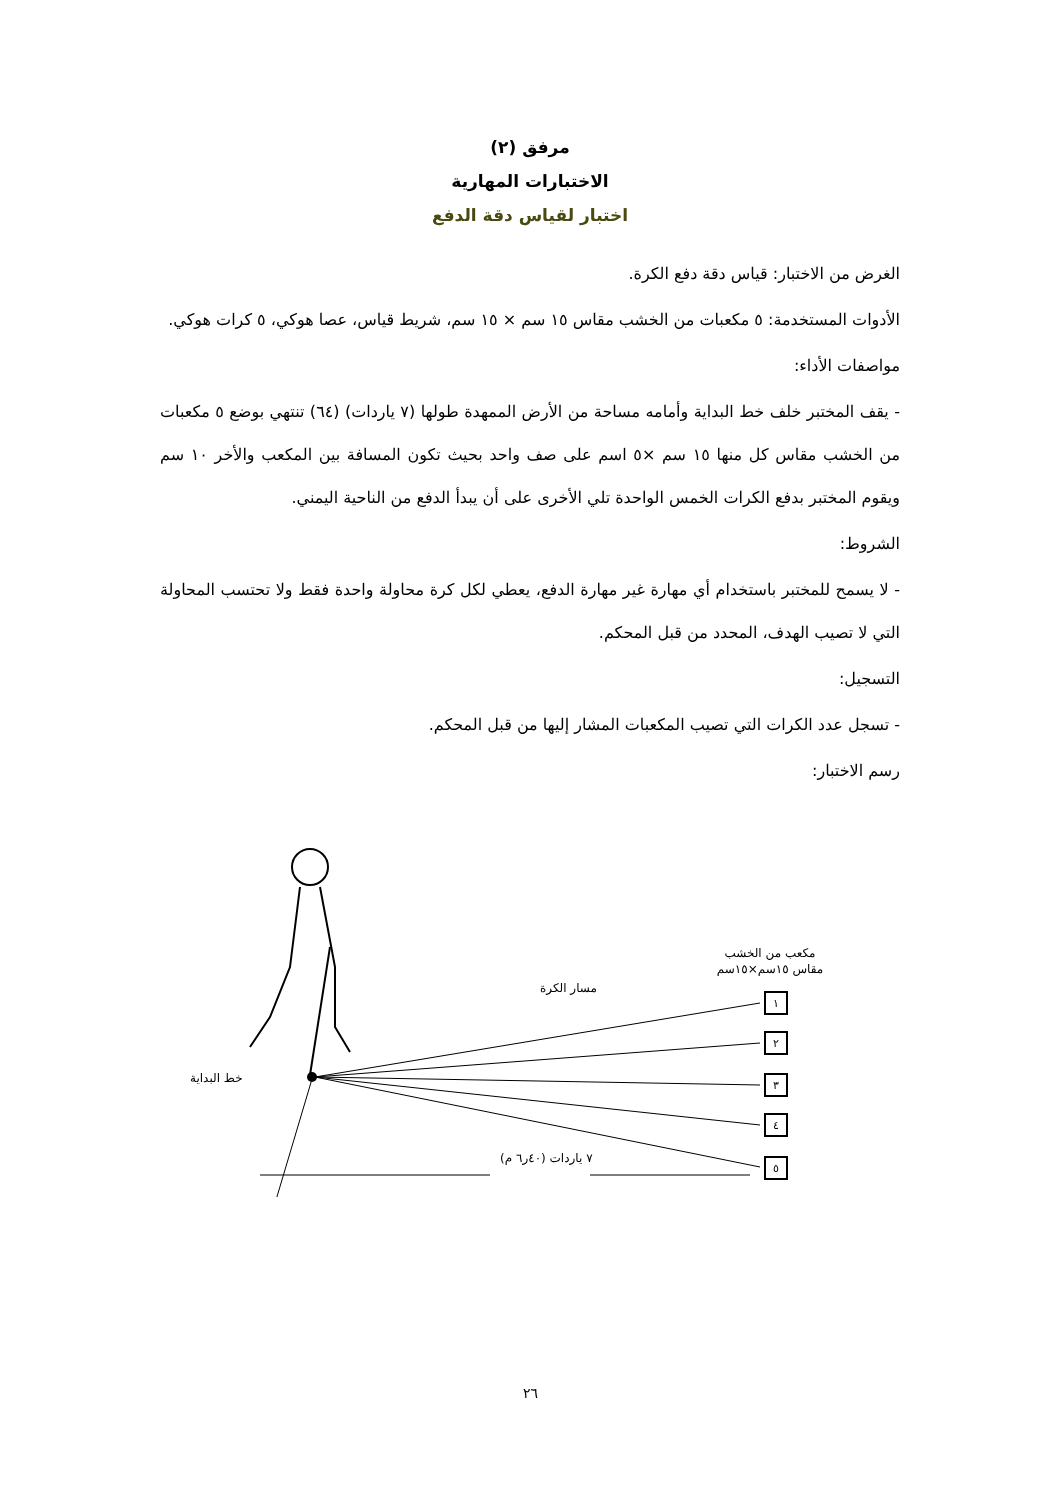مرفق (٢)
الاختبارات المهارية
اختبار لقياس دقة الدفع
الغرض من الاختبار: قياس دقة دفع الكرة.
الأدوات المستخدمة: ٥ مكعبات من الخشب مقاس ١٥ سم × ١٥ سم، شريط قياس، عصا هوكي، ٥ كرات هوكي.
مواصفات الأداء:
- يقف المختبر خلف خط البداية وأمامه مساحة من الأرض الممهدة طولها (٧ ياردات) (٦٤) تنتهي بوضع ٥ مكعبات من الخشب مقاس كل منها ١٥ سم ×٥ اسم على صف واحد بحيث تكون المسافة بين المكعب والأخر ١٠ سم ويقوم المختبر بدفع الكرات الخمس الواحدة تلي الأخرى على أن يبدأ الدفع من الناحية اليمني.
الشروط:
- لا يسمح للمختبر باستخدام أي مهارة غير مهارة الدفع، يعطي لكل كرة محاولة واحدة فقط ولا تحتسب المحاولة التي لا تصيب الهدف، المحدد من قبل المحكم.
التسجيل:
- تسجل عدد الكرات التي تصيب المكعبات المشار إليها من قبل المحكم.
رسم الاختبار:
١
٢
٣
٤
٥
مكعب من الخشب
مقاس ١٥سم×١٥سم
مسار الكرة
خط البداية
٧ ياردات (٤٠ر٦ م)
٢٦